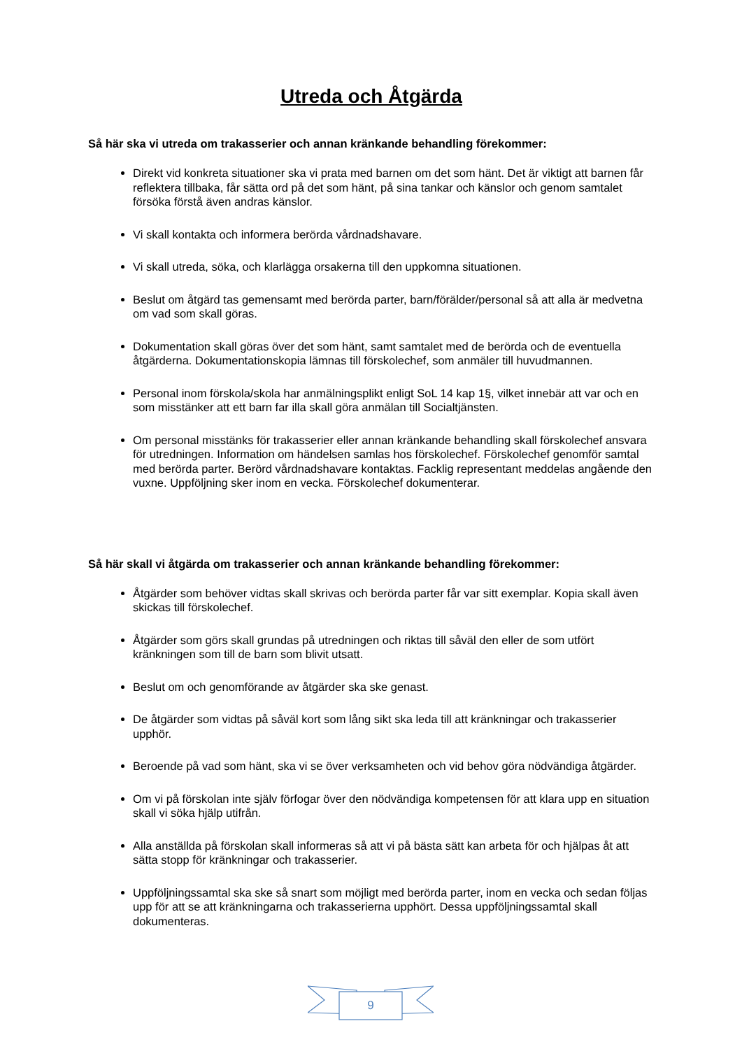Utreda och Åtgärda
Så här ska vi utreda om trakasserier och annan kränkande behandling förekommer:
Direkt vid konkreta situationer ska vi prata med barnen om det som hänt. Det är viktigt att barnen får reflektera tillbaka, får sätta ord på det som hänt, på sina tankar och känslor och genom samtalet försöka förstå även andras känslor.
Vi skall kontakta och informera berörda vårdnadshavare.
Vi skall utreda, söka, och klarlägga orsakerna till den uppkomna situationen.
Beslut om åtgärd tas gemensamt med berörda parter, barn/förälder/personal så att alla är medvetna om vad som skall göras.
Dokumentation skall göras över det som hänt, samt samtalet med de berörda och de eventuella åtgärderna. Dokumentationskopia lämnas till förskolechef, som anmäler till huvudmannen.
Personal inom förskola/skola har anmälningsplikt enligt SoL 14 kap 1§, vilket innebär att var och en som misstänker att ett barn far illa skall göra anmälan till Socialtjänsten.
Om personal misstänks för trakasserier eller annan kränkande behandling skall förskolechef ansvara för utredningen. Information om händelsen samlas hos förskolechef. Förskolechef genomför samtal med berörda parter. Berörd vårdnadshavare kontaktas. Facklig representant meddelas angående den vuxne. Uppföljning sker inom en vecka. Förskolechef dokumenterar.
Så här skall vi åtgärda om trakasserier och annan kränkande behandling förekommer:
Åtgärder som behöver vidtas skall skrivas och berörda parter får var sitt exemplar. Kopia skall även skickas till förskolechef.
Åtgärder som görs skall grundas på utredningen och riktas till såväl den eller de som utfört kränkningen som till de barn som blivit utsatt.
Beslut om och genomförande av åtgärder ska ske genast.
De åtgärder som vidtas på såväl kort som lång sikt ska leda till att kränkningar och trakasserier upphör.
Beroende på vad som hänt, ska vi se över verksamheten och vid behov göra nödvändiga åtgärder.
Om vi på förskolan inte själv förfogar över den nödvändiga kompetensen för att klara upp en situation skall vi söka hjälp utifrån.
Alla anställda på förskolan skall informeras så att vi på bästa sätt kan arbeta för och hjälpas åt att sätta stopp för kränkningar och trakasserier.
Uppföljningssamtal ska ske så snart som möjligt med berörda parter, inom en vecka och sedan följas upp för att se att kränkningarna och trakasserierna upphört. Dessa uppföljningssamtal skall dokumenteras.
9